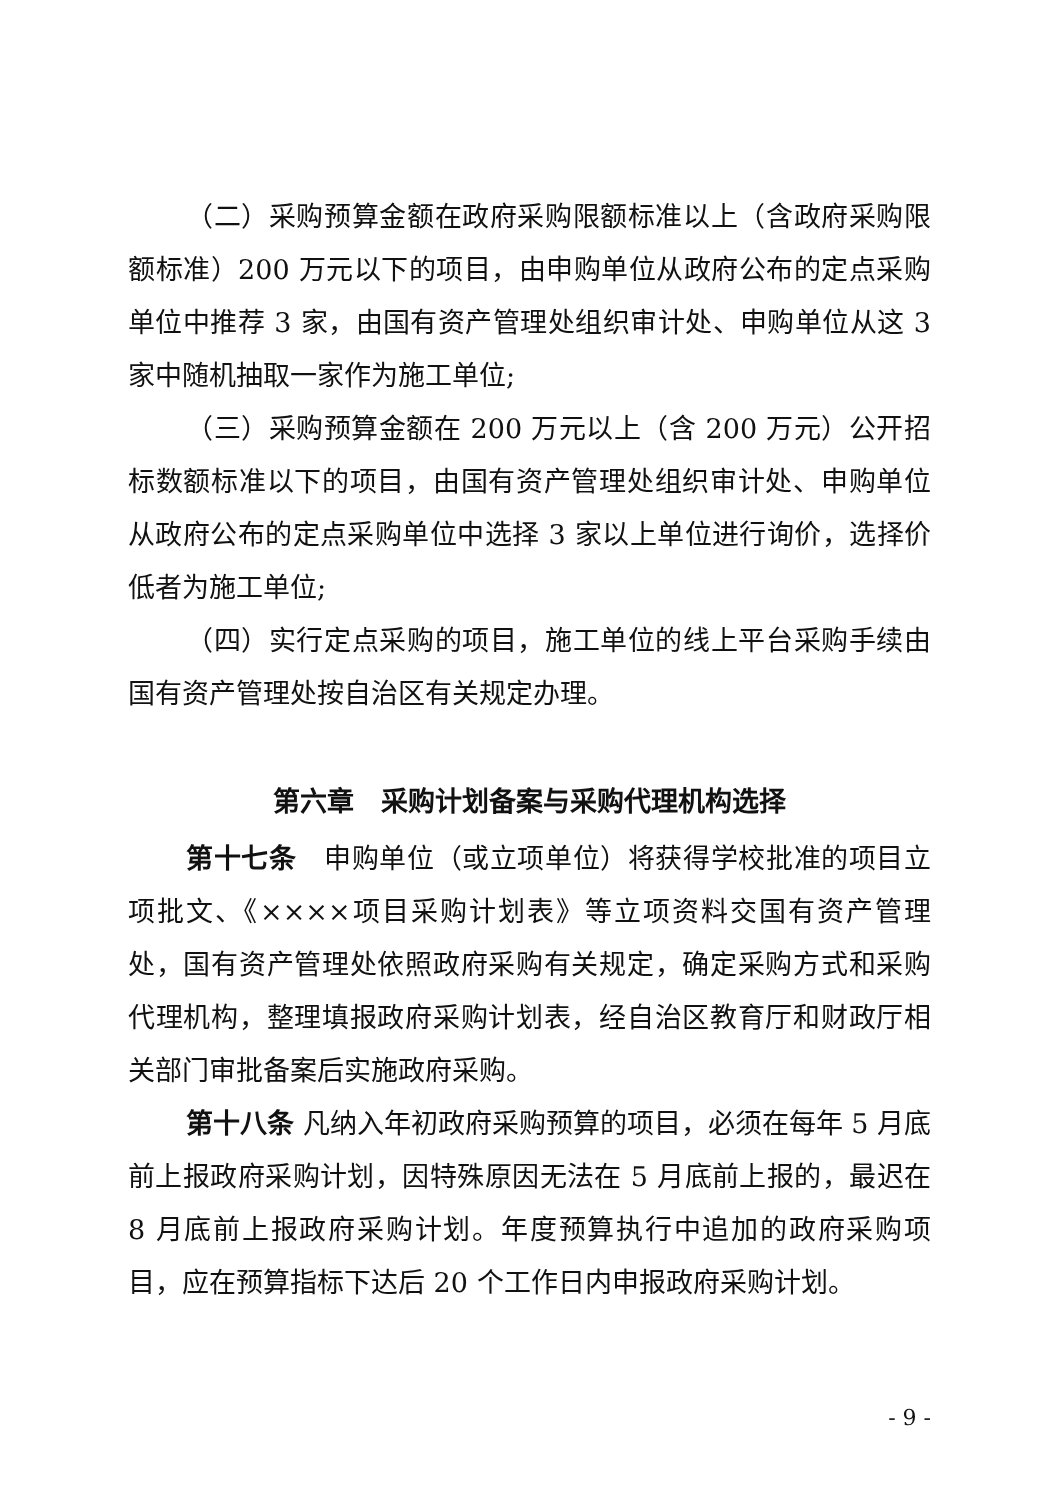（二）采购预算金额在政府采购限额标准以上（含政府采购限额标准）200 万元以下的项目，由申购单位从政府公布的定点采购单位中推荐 3 家，由国有资产管理处组织审计处、申购单位从这 3 家中随机抽取一家作为施工单位;
（三）采购预算金额在 200 万元以上（含 200 万元）公开招标数额标准以下的项目，由国有资产管理处组织审计处、申购单位从政府公布的定点采购单位中选择 3 家以上单位进行询价，选择价低者为施工单位;
（四）实行定点采购的项目，施工单位的线上平台采购手续由国有资产管理处按自治区有关规定办理。
第六章　采购计划备案与采购代理机构选择
第十七条　申购单位（或立项单位）将获得学校批准的项目立项批文、《××××项目采购计划表》等立项资料交国有资产管理处，国有资产管理处依照政府采购有关规定，确定采购方式和采购代理机构，整理填报政府采购计划表，经自治区教育厅和财政厅相关部门审批备案后实施政府采购。
第十八条 凡纳入年初政府采购预算的项目，必须在每年 5 月底前上报政府采购计划，因特殊原因无法在 5 月底前上报的，最迟在 8 月底前上报政府采购计划。年度预算执行中追加的政府采购项目，应在预算指标下达后 20 个工作日内申报政府采购计划。
- 9 -